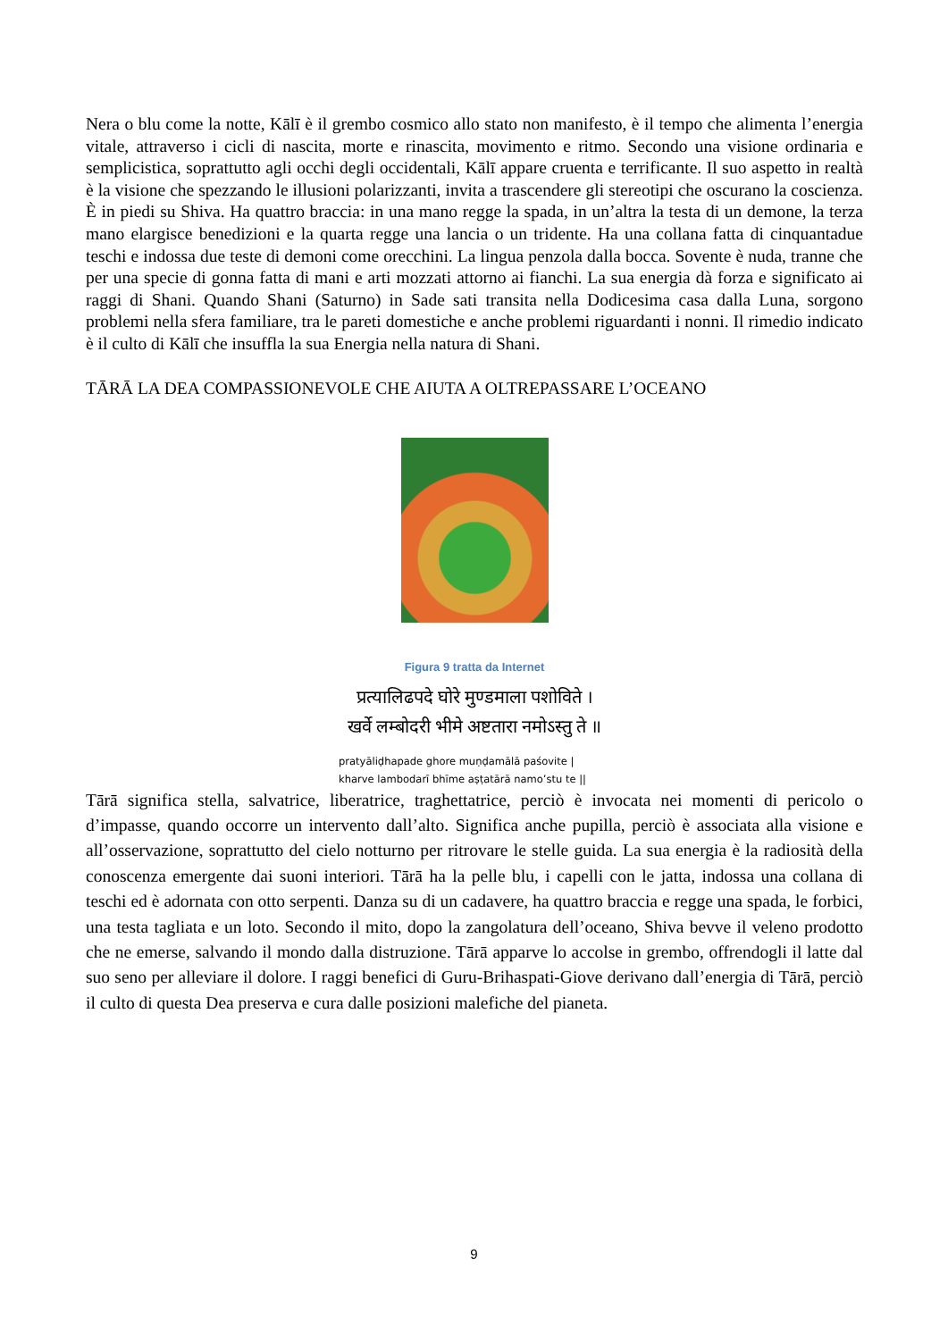Nera o blu come la notte, Kālī è il grembo cosmico allo stato non manifesto, è il tempo che alimenta l’energia vitale, attraverso i cicli di nascita, morte e rinascita, movimento e ritmo. Secondo una visione ordinaria e semplicistica, soprattutto agli occhi degli occidentali, Kālī appare cruenta e terrificante. Il suo aspetto in realtà è la visione che spezzando le illusioni polarizzanti, invita a trascendere gli stereotipi che oscurano la coscienza. È in piedi su Shiva. Ha quattro braccia: in una mano regge la spada, in un’altra la testa di un demone, la terza mano elargisce benedizioni e la quarta regge una lancia o un tridente. Ha una collana fatta di cinquantadue teschi e indossa due teste di demoni come orecchini. La lingua penzola dalla bocca. Sovente è nuda, tranne che per una specie di gonna fatta di mani e arti mozzati attorno ai fianchi. La sua energia dà forza e significato ai raggi di Shani. Quando Shani (Saturno) in Sade sati transita nella Dodicesima casa dalla Luna, sorgono problemi nella sfera familiare, tra le pareti domestiche e anche problemi riguardanti i nonni. Il rimedio indicato è il culto di Kālī che insuffla la sua Energia nella natura di Shani.
TĀRĀ LA DEA COMPASSIONEVOLE CHE AIUTA A OLTREPASSARE L’OCEANO
Figura 9 tratta da Internet
प्रत्यालिढपदे घोरे मुण्डमाला पशोविते ।
खर्वे लम्बोदरी भीमे अष्टतारा नमोऽस्तु ते ॥
pratyāliḍhapade ghore muṇḍamālā paśovite |
kharve lambodarī bhīme aṣṭatārā namo’stu te ||
Tārā significa stella, salvatrice, liberatrice, traghettatrice, perciò è invocata nei momenti di pericolo o d’impasse, quando occorre un intervento dall’alto. Significa anche pupilla, perciò è associata alla visione e all’osservazione, soprattutto del cielo notturno per ritrovare le stelle guida. La sua energia è la radiosità della conoscenza emergente dai suoni interiori. Tārā ha la pelle blu, i capelli con le jatta, indossa una collana di teschi ed è adornata con otto serpenti. Danza su di un cadavere, ha quattro braccia e regge una spada, le forbici, una testa tagliata e un loto. Secondo il mito, dopo la zangolatura dell’oceano, Shiva bevve il veleno prodotto che ne emerse, salvando il mondo dalla distruzione. Tārā apparve lo accolse in grembo, offrendogli il latte dal suo seno per alleviare il dolore. I raggi benefici di Guru-Brihaspati-Giove derivano dall’energia di Tārā, perciò il culto di questa Dea preserva e cura dalle posizioni malefiche del pianeta.
9